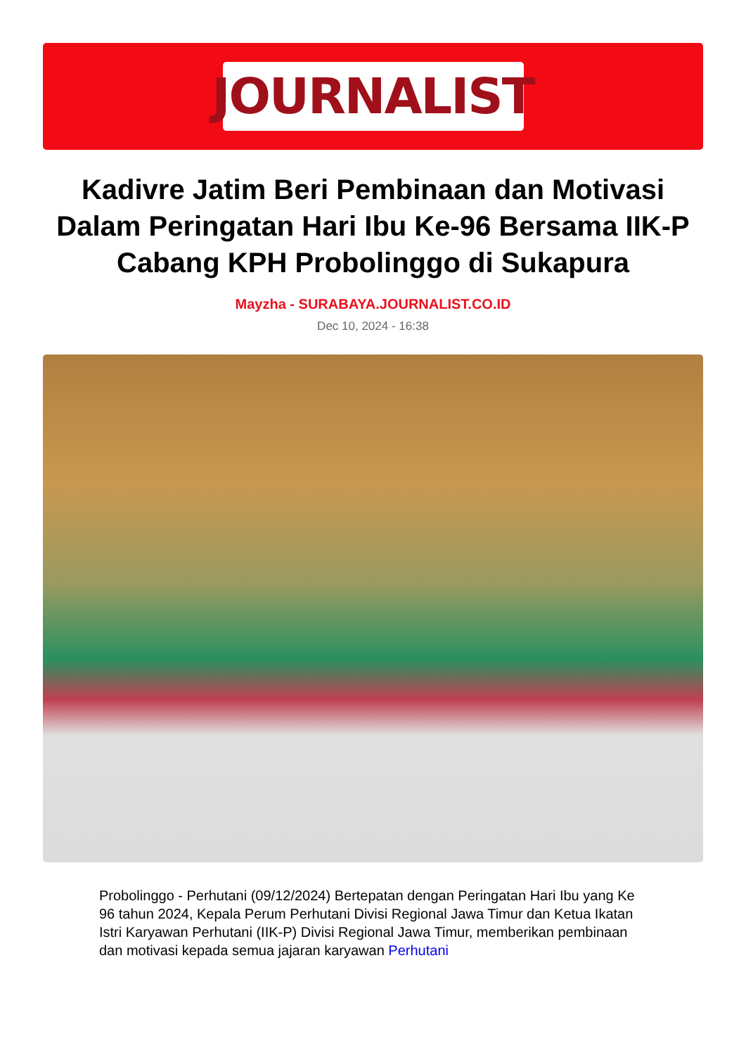JOURNALIST
Kadivre Jatim Beri Pembinaan dan Motivasi Dalam Peringatan Hari Ibu Ke-96 Bersama IIK-P Cabang KPH Probolinggo di Sukapura
Mayzha - SURABAYA.JOURNALIST.CO.ID
Dec 10, 2024 - 16:38
Probolinggo - Perhutani (09/12/2024) Bertepatan dengan Peringatan Hari Ibu yang Ke 96 tahun 2024, Kepala Perum Perhutani Divisi Regional Jawa Timur dan Ketua Ikatan Istri Karyawan Perhutani (IIK-P) Divisi Regional Jawa Timur, memberikan pembinaan dan motivasi kepada semua jajaran karyawan Perhutani